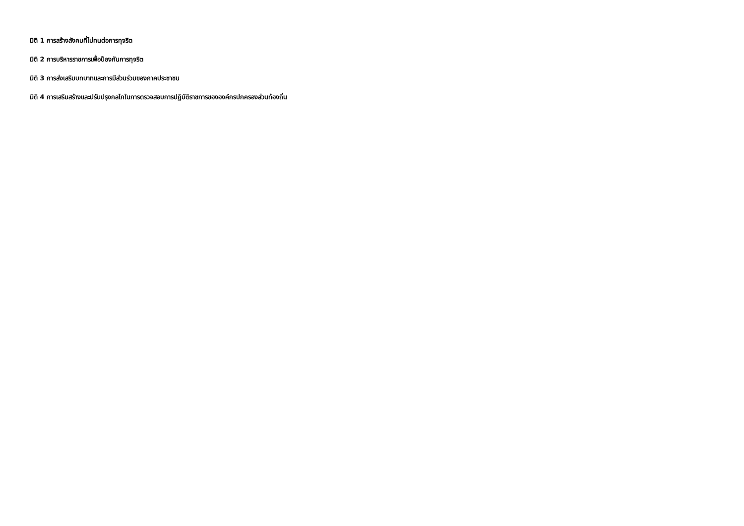มิติ 1 การสร้างสังคมที่ไม่ทนต่อการทุจริต
มิติ 2 การบริหารราชการเพื่อป้องกันการทุจริต
มิติ 3 การส่งเสริมบทบาทและการมีส่วนร่วมของภาคประชาชน
มิติ 4 การเสริมสร้างและปรับปรุงกลไกในการตรวจสอบการปฏิบัติราชการขององค์กรปกครองส่วนท้องถิ่น